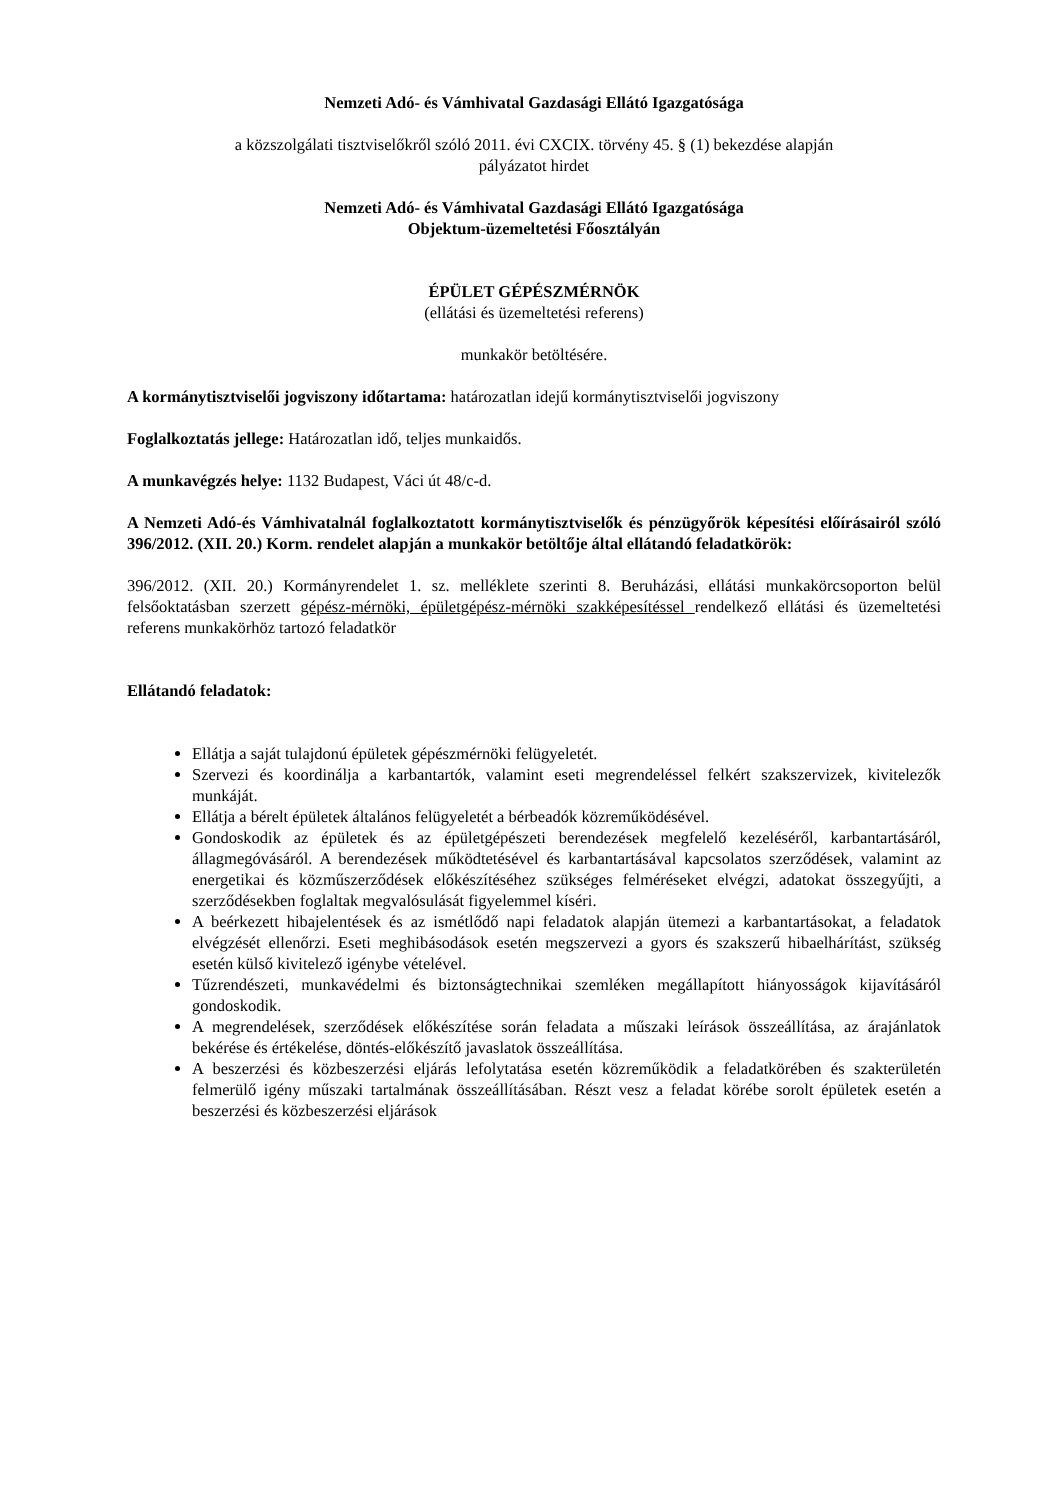Nemzeti Adó- és Vámhivatal Gazdasági Ellátó Igazgatósága
a közszolgálati tisztviselőkről szóló 2011. évi CXCIX. törvény 45. § (1) bekezdése alapján
pályázatot hirdet
Nemzeti Adó- és Vámhivatal Gazdasági Ellátó Igazgatósága
Objektum-üzemeltetési Főosztályán
ÉPÜLET GÉPÉSZMÉRNÖK
(ellátási és üzemeltetési referens)
munkakör betöltésére.
A kormánytisztviselői jogviszony időtartama: határozatlan idejű kormánytisztviselői jogviszony
Foglalkoztatás jellege: Határozatlan idő, teljes munkaidős.
A munkavégzés helye: 1132 Budapest, Váci út 48/c-d.
A Nemzeti Adó-és Vámhivatalnál foglalkoztatott kormánytisztviselők és pénzügyőrök képesítési előírásairól szóló 396/2012. (XII. 20.) Korm. rendelet alapján a munkakör betöltője által ellátandó feladatkörök:
396/2012. (XII. 20.) Kormányrendelet 1. sz. melléklete szerinti 8. Beruházási, ellátási munkakörcsoporton belül felsőoktatásban szerzett gépész-mérnöki, épületgépész-mérnöki szakképesítéssel rendelkező ellátási és üzemeltetési referens munkakörhöz tartozó feladatkör
Ellátandó feladatok:
Ellátja a saját tulajdonú épületek gépészmérnöki felügyeletét.
Szervezi és koordinálja a karbantartók, valamint eseti megrendeléssel felkért szakszervizek, kivitelezők munkáját.
Ellátja a bérelt épületek általános felügyeletét a bérbeadók közreműködésével.
Gondoskodik az épületek és az épületgépészeti berendezések megfelelő kezeléséről, karbantartásáról, állagmegóvásáról. A berendezések működtetésével és karbantartásával kapcsolatos szerződések, valamint az energetikai és közműszerződések előkészítéséhez szükséges felméréseket elvégzi, adatokat összegyűjti, a szerződésekben foglaltak megvalósulását figyelemmel kíséri.
A beérkezett hibajelentések és az ismétlődő napi feladatok alapján ütemezi a karbantartásokat, a feladatok elvégzését ellenőrzi. Eseti meghibásodások esetén megszervezi a gyors és szakszerű hibaelhárítást, szükség esetén külső kivitelező igénybe vételével.
Tűzrendészeti, munkavédelmi és biztonságtechnikai szemléken megállapított hiányosságok kijavításáról gondoskodik.
A megrendelések, szerződések előkészítése során feladata a műszaki leírások összeállítása, az árajánlatok bekérése és értékelése, döntés-előkészítő javaslatok összeállítása.
A beszerzési és közbeszerzési eljárás lefolytatása esetén közreműködik a feladatkörében és szakterületén felmerülő igény műszaki tartalmának összeállításában. Részt vesz a feladat körébe sorolt épületek esetén a beszerzési és közbeszerzési eljárások